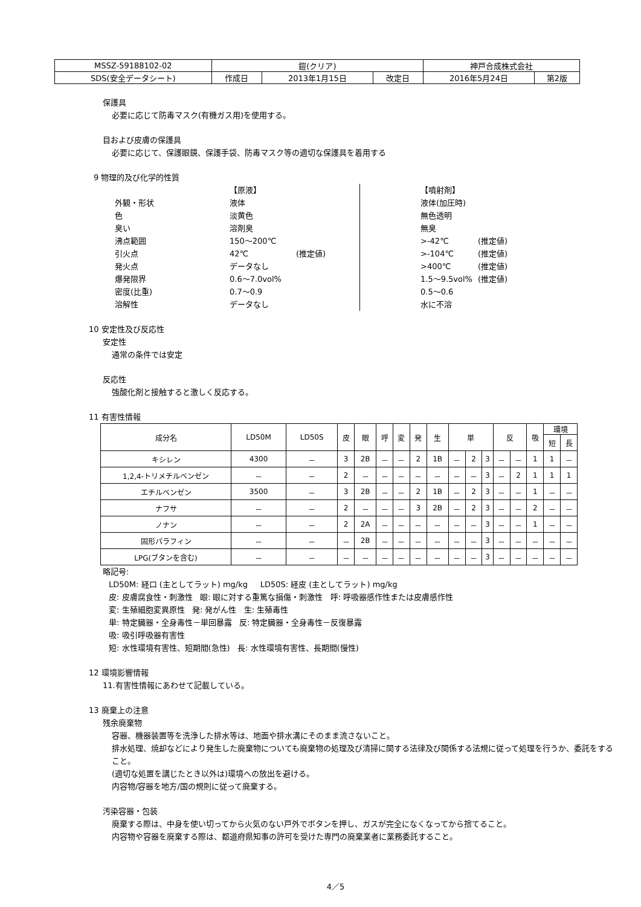| MSSZ-59188102-02 | 鎧(クリア) | | | 神戸合成株式会社 | |
| SDS(安全データシート) | 作成日 | 2013年1月15日 | 改定日 | 2016年5月24日 | 第2版 |
保護具
必要に応じて防毒マスク(有機ガス用)を使用する。
目および皮膚の保護具
必要に応じて、保護眼鏡、保護手袋、防毒マスク等の適切な保護具を着用する
9 物理的及び化学的性質
| | 【原液】 | | | | 【噴射剤】 | |
| 外観・形状 | 液体 | | | | 液体(加圧時) | |
| 色 | 淡黄色 | | | | 無色透明 | |
| 臭い | 溶剤臭 | | | | 無臭 | |
| 沸点範囲 | 150～200℃ | | | | >-42℃ | (推定値) |
| 引火点 | 42℃ | (推定値) | | | >-104℃ | (推定値) |
| 発火点 | データなし | | | | >400℃ | (推定値) |
| 爆発限界 | 0.6～7.0vol% | | | | 1.5～9.5vol% | (推定値) |
| 密度(比重) | 0.7～0.9 | | | | 0.5～0.6 | |
| 溶解性 | データなし | | | | 水に不溶 | |
10 安定性及び反応性
安定性
通常の条件では安定
反応性
強酸化剤と接触すると激しく反応する。
11 有害性情報
| 成分名 | LD50M | LD50S | 皮 | 眼 | 呼 | 変 | 発 | 生 | 単 | | | 反 | | 吸 | 環境 | |
| --- | --- | --- | --- | --- | --- | --- | --- | --- | --- | --- | --- | --- | --- | --- | --- | --- |
| | | | | | | | | | | | | | | | 短 | 長 |
| キシレン | 4300 | － | 3 | 2B | － | － | 2 | 1B | － | 2 | 3 | － | － | 1 | 1 | － |
| 1,2,4-トリメチルベンゼン | － | － | 2 | － | － | － | － | － | － | － | 3 | － | 2 | 1 | 1 | 1 |
| エチルベンゼン | 3500 | － | 3 | 2B | － | － | 2 | 1B | － | 2 | 3 | － | － | 1 | － | － |
| ナフサ | － | － | 2 | － | － | － | 3 | 2B | － | 2 | 3 | － | － | 2 | － | － |
| ノナン | － | － | 2 | 2A | － | － | － | － | － | － | 3 | － | － | 1 | － | － |
| 固形パラフィン | － | － | － | 2B | － | － | － | － | － | － | 3 | － | － | － | － | － |
| LPG(ブタンを含む) | － | － | － | － | － | － | － | － | － | － | 3 | － | － | － | － | － |
略記号:
LD50M: 経口 (主としてラット) mg/kg LD50S: 経皮 (主としてラット) mg/kg
皮: 皮膚腐食性・刺激性 眼: 眼に対する重篤な損傷・刺激性 呼: 呼吸器感作性または皮膚感作性
変: 生殖細胞変異原性 発: 発がん性 生: 生殖毒性
単: 特定臓器・全身毒性－単回暴露 反: 特定臓器・全身毒性－反復暴露
吸: 吸引呼吸器有害性
短: 水性環境有害性、短期間(急性) 長: 水性環境有害性、長期間(慢性)
12 環境影響情報
11.有害性情報にあわせて記載している。
13 廃棄上の注意
残余廃棄物
容器、機器装置等を洗浄した排水等は、地面や排水溝にそのまま流さないこと。
排水処理、焼却などにより発生した廃棄物についても廃棄物の処理及び清掃に関する法律及び関係する法規に従って処理を行うか、委託をすること。
(適切な処置を講じたとき以外は)環境への放出を避ける。
内容物/容器を地方/国の規則に従って廃棄する。
汚染容器・包装
廃棄する際は、中身を使い切ってから火気のない戸外でボタンを押し、ガスが完全になくなってから捨てること。
内容物や容器を廃棄する際は、都道府県知事の許可を受けた専門の廃棄業者に業務委託すること。
4／5